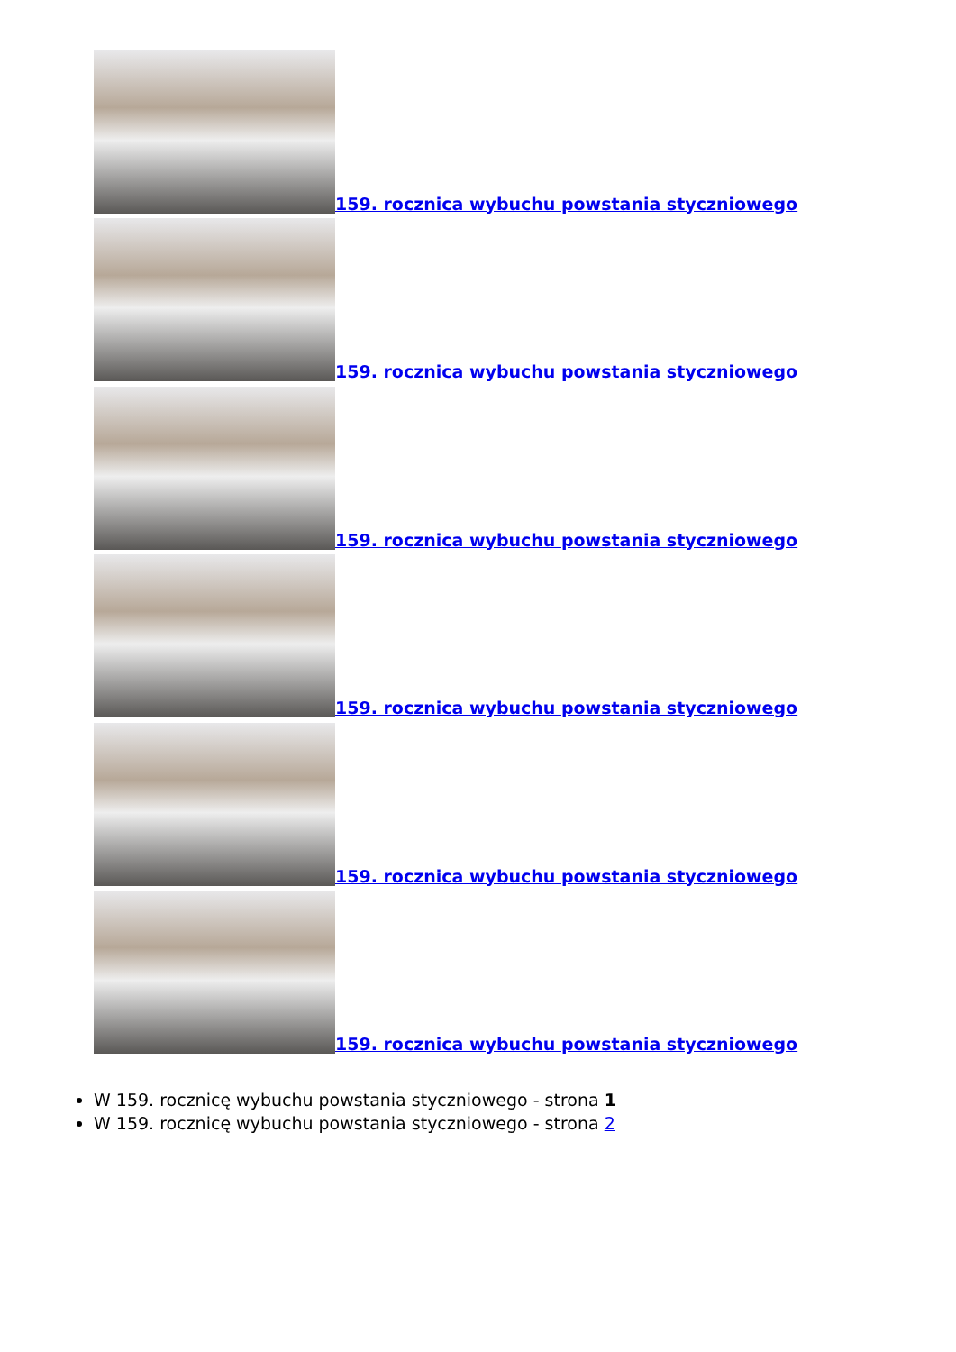159. rocznica wybuchu powstania styczniowego
159. rocznica wybuchu powstania styczniowego
159. rocznica wybuchu powstania styczniowego
159. rocznica wybuchu powstania styczniowego
159. rocznica wybuchu powstania styczniowego
159. rocznica wybuchu powstania styczniowego
W 159. rocznicę wybuchu powstania styczniowego - strona 1
W 159. rocznicę wybuchu powstania styczniowego - strona 2